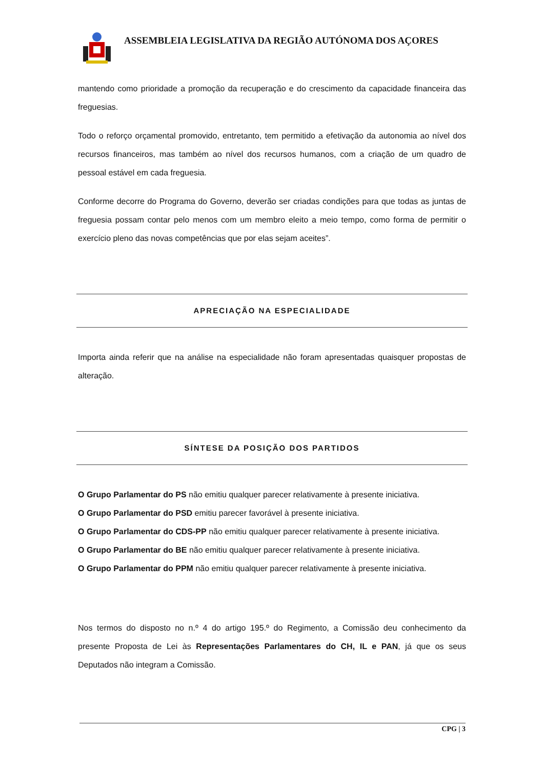ASSEMBLEIA LEGISLATIVA DA REGIÃO AUTÓNOMA DOS AÇORES
mantendo como prioridade a promoção da recuperação e do crescimento da capacidade financeira das freguesias.
Todo o reforço orçamental promovido, entretanto, tem permitido a efetivação da autonomia ao nível dos recursos financeiros, mas também ao nível dos recursos humanos, com a criação de um quadro de pessoal estável em cada freguesia.
Conforme decorre do Programa do Governo, deverão ser criadas condições para que todas as juntas de freguesia possam contar pelo menos com um membro eleito a meio tempo, como forma de permitir o exercício pleno das novas competências que por elas sejam aceites”.
APRECIAÇÃO NA ESPECIALIDADE
Importa ainda referir que na análise na especialidade não foram apresentadas quaisquer propostas de alteração.
SÍNTESE DA POSIÇÃO DOS PARTIDOS
O Grupo Parlamentar do PS não emitiu qualquer parecer relativamente à presente iniciativa.
O Grupo Parlamentar do PSD emitiu parecer favorável à presente iniciativa.
O Grupo Parlamentar do CDS-PP não emitiu qualquer parecer relativamente à presente iniciativa.
O Grupo Parlamentar do BE não emitiu qualquer parecer relativamente à presente iniciativa.
O Grupo Parlamentar do PPM não emitiu qualquer parecer relativamente à presente iniciativa.
Nos termos do disposto no n.º 4 do artigo 195.º do Regimento, a Comissão deu conhecimento da presente Proposta de Lei às Representações Parlamentares do CH, IL e PAN, já que os seus Deputados não integram a Comissão.
CPG | 3